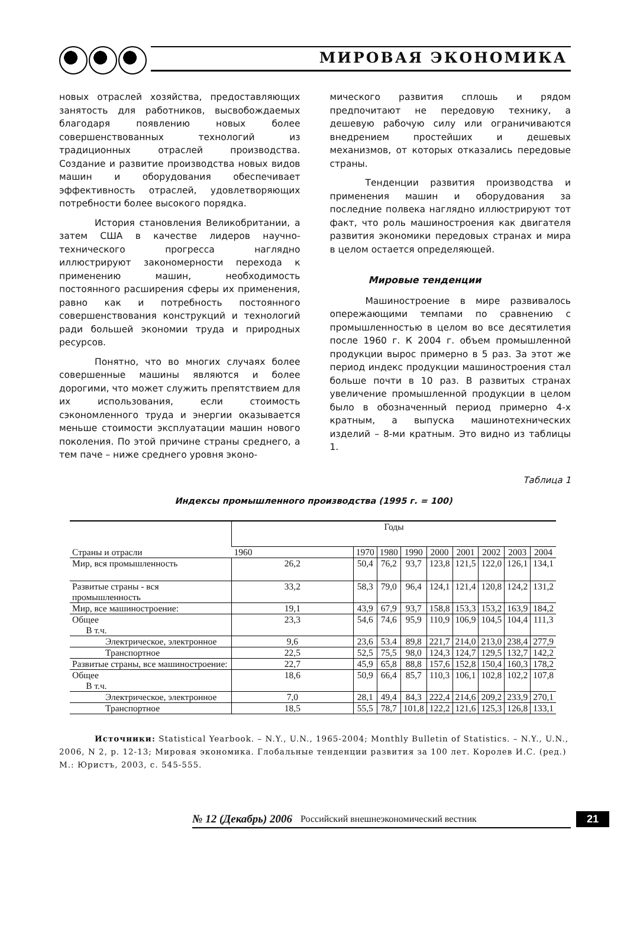МИРОВАЯ ЭКОНОМИКА
новых отраслей хозяйства, предоставляющих занятость для работников, высвобождаемых благодаря появлению новых более совершенствованных технологий из традиционных отраслей производства. Создание и развитие производства новых видов машин и оборудования обеспечивает эффективность отраслей, удовлетворяющих потребности более высокого порядка.
История становления Великобритании, а затем США в качестве лидеров научно-технического прогресса наглядно иллюстрируют закономерности перехода к применению машин, необходимость постоянного расширения сферы их применения, равно как и потребность постоянного совершенствования конструкций и технологий ради большей экономии труда и природных ресурсов.
Понятно, что во многих случаях более совершенные машины являются и более дорогими, что может служить препятствием для их использования, если стоимость сэкономленного труда и энергии оказывается меньше стоимости эксплуатации машин нового поколения. По этой причине страны среднего, а тем паче – ниже среднего уровня эконо-
мического развития сплошь и рядом предпочитают не передовую технику, а дешевую рабочую силу или ограничиваются внедрением простейших и дешевых механизмов, от которых отказались передовые страны.
Тенденции развития производства и применения машин и оборудования за последние полвека наглядно иллюстрируют тот факт, что роль машиностроения как двигателя развития экономики передовых странах и мира в целом остается определяющей.
Мировые тенденции
Машиностроение в мире развивалось опережающими темпами по сравнению с промышленностью в целом во все десятилетия после 1960 г. К 2004 г. объем промышленной продукции вырос примерно в 5 раз. За этот же период индекс продукции машиностроения стал больше почти в 10 раз. В развитых странах увеличение промышленной продукции в целом было в обозначенный период примерно 4-х кратным, а выпуска машинотехнических изделий – 8-ми кратным. Это видно из таблицы 1.
Таблица 1
Индексы промышленного производства (1995 г. = 100)
| Страны и отрасли | Годы | | | | | | | | |
| --- | --- | --- | --- | --- | --- | --- | --- | --- | --- |
| | 1960 | 1970 | 1980 | 1990 | 2000 | 2001 | 2002 | 2003 | 2004 |
| Мир, вся промышленность | 26,2 | 50,4 | 76,2 | 93,7 | 123,8 | 121,5 | 122,0 | 126,1 | 134,1 |
| Развитые страны - вся промышленность | 33,2 | 58,3 | 79,0 | 96,4 | 124,1 | 121,4 | 120,8 | 124,2 | 131,2 |
| Мир, все машиностроение: | 19,1 | 43,9 | 67,9 | 93,7 | 158,8 | 153,3 | 153,2 | 163,9 | 184,2 |
| Общее В т.ч. | 23,3 | 54,6 | 74,6 | 95,9 | 110,9 | 106,9 | 104,5 | 104,4 | 111,3 |
| Электрическое, электронное | 9,6 | 23,6 | 53.4 | 89,8 | 221,7 | 214,0 | 213,0 | 238,4 | 277,9 |
| Транспортное | 22,5 | 52,5 | 75,5 | 98,0 | 124,3 | 124,7 | 129,5 | 132,7 | 142,2 |
| Развитые страны, все машиностроение: | 22,7 | 45,9 | 65,8 | 88,8 | 157,6 | 152,8 | 150,4 | 160,3 | 178,2 |
| Общее В т.ч. | 18,6 | 50,9 | 66,4 | 85,7 | 110,3 | 106,1 | 102,8 | 102,2 | 107,8 |
| Электрическое, электронное | 7,0 | 28,1 | 49,4 | 84,3 | 222,4 | 214,6 | 209,2 | 233,9 | 270,1 |
| Транспортное | 18,5 | 55,5 | 78,7 | 101,8 | 122,2 | 121,6 | 125,3 | 126,8 | 133,1 |
Источники: Statistical Yearbook. – N.Y., U.N., 1965-2004; Monthly Bulletin of Statistics. – N.Y., U.N., 2006, N 2, p. 12-13; Мировая экономика. Глобальные тенденции развития за 100 лет. Королев И.С. (ред.) М.: Юристъ, 2003, с. 545-555.
№ 12 (Декабрь) 2006 Российский внешнеэкономический вестник
21